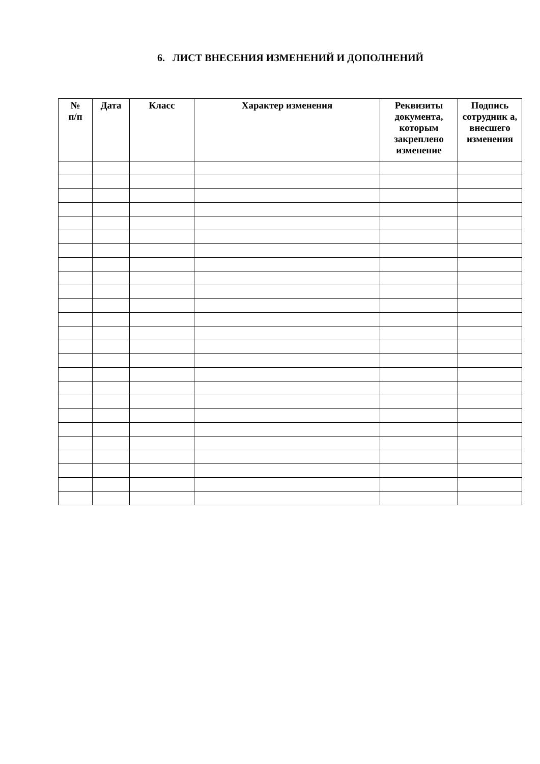6. ЛИСТ ВНЕСЕНИЯ ИЗМЕНЕНИЙ И ДОПОЛНЕНИЙ
| № п/п | Дата | Класс | Характер изменения | Реквизиты документа, которым закреплено изменение | Подпись сотрудник а, внесшего изменения |
| --- | --- | --- | --- | --- | --- |